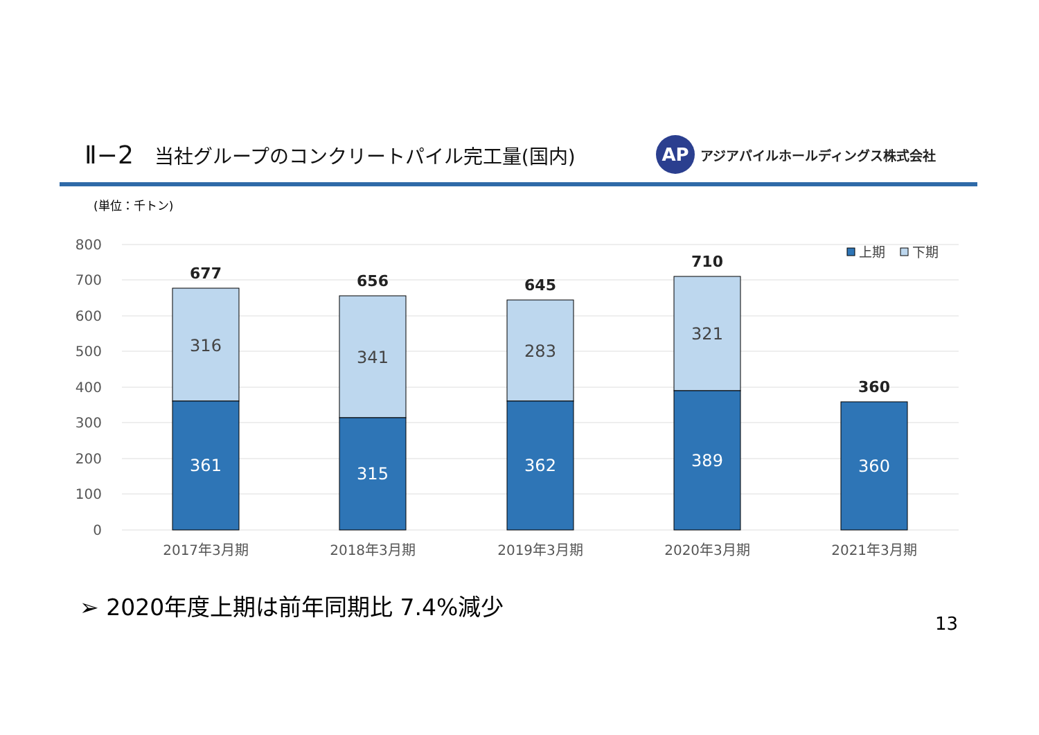Ⅱ−2 当社グループのコンクリートパイル完工量(国内)
AP
アジアパイルホールディングス株式会社
(単位：千トン)
800
700
600
500
400
300
200
100
0
316
341
283
321
361
315
362
389
360
677
656
645
710
360
2017年3月期
2018年3月期
2019年3月期
2020年3月期
2021年3月期
上期
下期
➢ 2020年度上期は前年同期比 7.4%減少
13